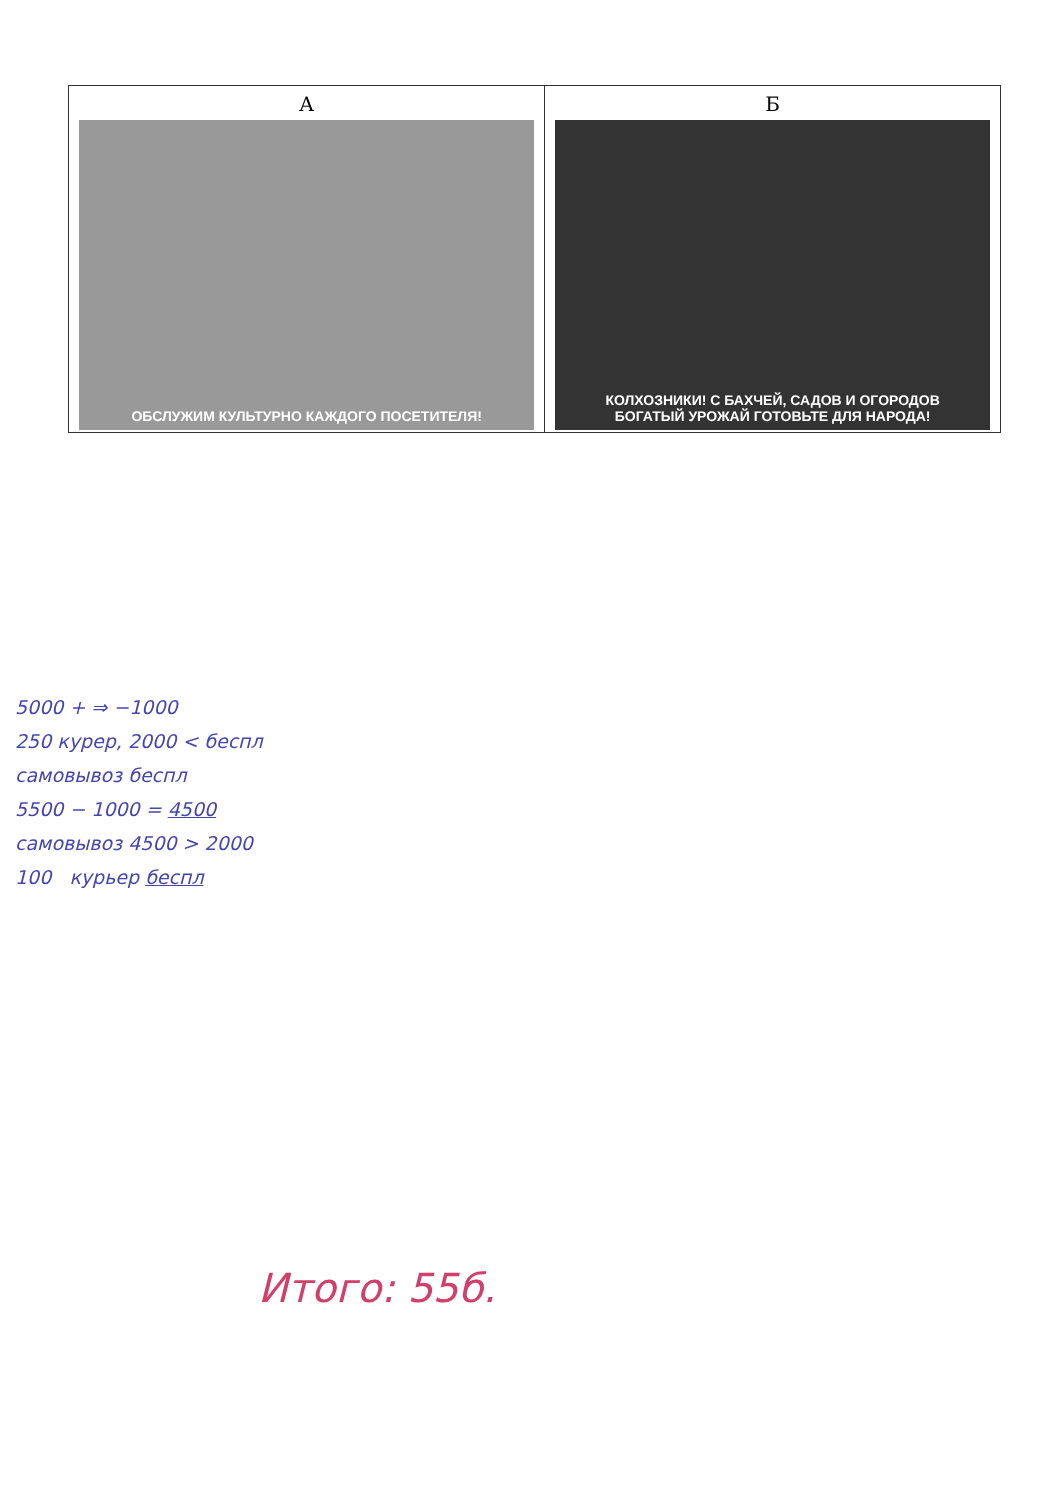| А ОБСЛУЖИМ КУЛЬТУРНО КАЖДОГО ПОСЕТИТЕЛЯ! | Б КОЛХОЗНИКИ! С БАХЧЕЙ, САДОВ И ОГОРОДОВ БОГАТЫЙ УРОЖАЙ ГОТОВЬТЕ ДЛЯ НАРОДА! |
5000 + ⇒ −1000
250 курер, 2000 < беспл
самовывоз беспл
5500 − 1000 = 4500
самовывоз 4500 > 2000
100 курьер беспл
Итого: 55б.